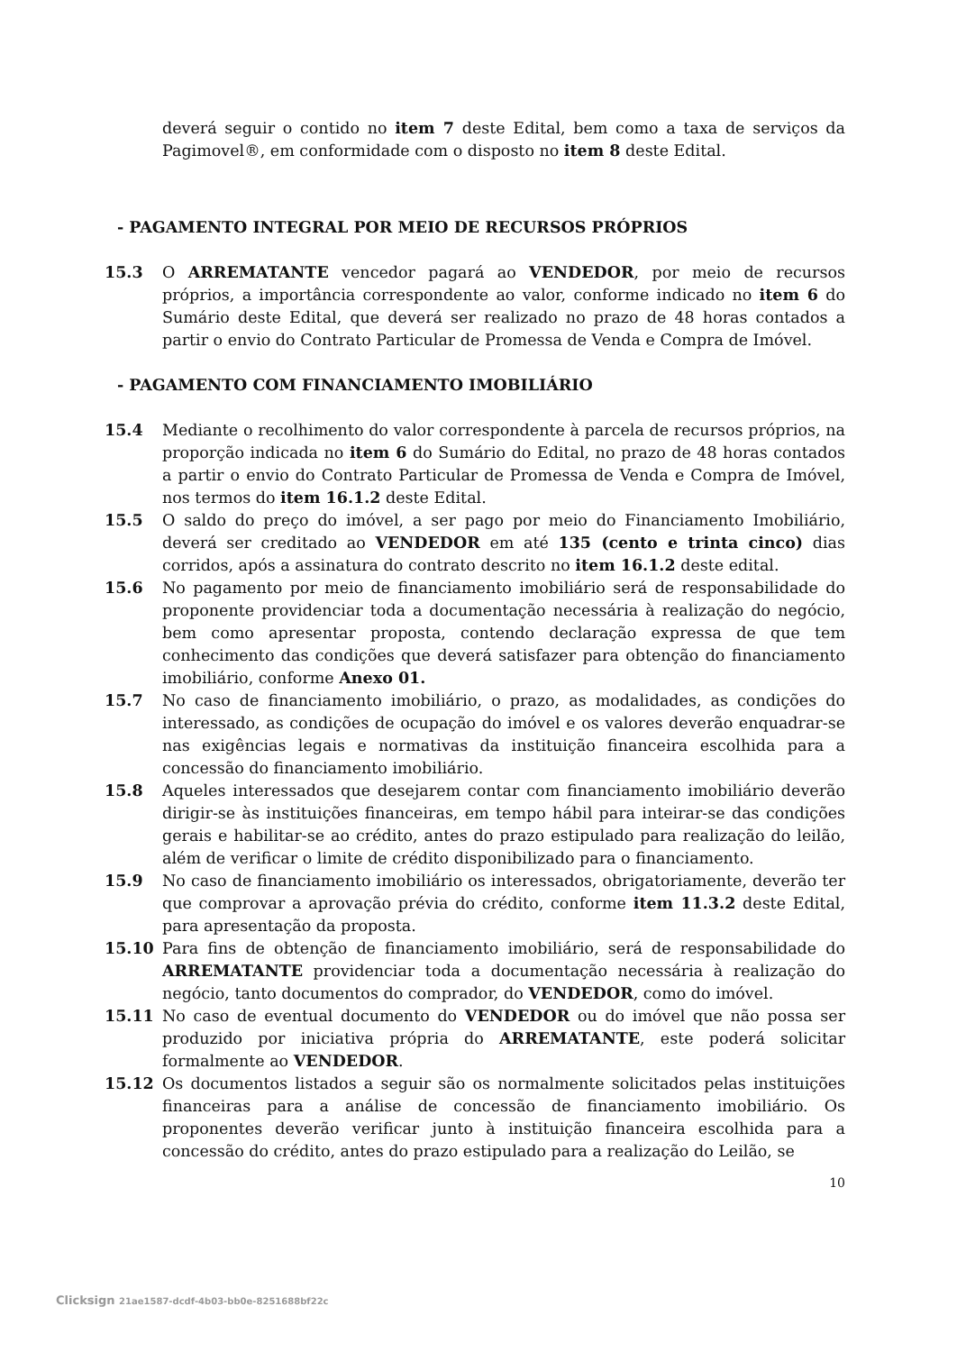deverá seguir o contido no item 7 deste Edital, bem como a taxa de serviços da Pagimovel®, em conformidade com o disposto no item 8 deste Edital.
- PAGAMENTO INTEGRAL POR MEIO DE RECURSOS PRÓPRIOS
15.3 O ARREMATANTE vencedor pagará ao VENDEDOR, por meio de recursos próprios, a importância correspondente ao valor, conforme indicado no item 6 do Sumário deste Edital, que deverá ser realizado no prazo de 48 horas contados a partir o envio do Contrato Particular de Promessa de Venda e Compra de Imóvel.
- PAGAMENTO COM FINANCIAMENTO IMOBILIÁRIO
15.4 Mediante o recolhimento do valor correspondente à parcela de recursos próprios, na proporção indicada no item 6 do Sumário do Edital, no prazo de 48 horas contados a partir o envio do Contrato Particular de Promessa de Venda e Compra de Imóvel, nos termos do item 16.1.2 deste Edital.
15.5 O saldo do preço do imóvel, a ser pago por meio do Financiamento Imobiliário, deverá ser creditado ao VENDEDOR em até 135 (cento e trinta cinco) dias corridos, após a assinatura do contrato descrito no item 16.1.2 deste edital.
15.6 No pagamento por meio de financiamento imobiliário será de responsabilidade do proponente providenciar toda a documentação necessária à realização do negócio, bem como apresentar proposta, contendo declaração expressa de que tem conhecimento das condições que deverá satisfazer para obtenção do financiamento imobiliário, conforme Anexo 01.
15.7 No caso de financiamento imobiliário, o prazo, as modalidades, as condições do interessado, as condições de ocupação do imóvel e os valores deverão enquadrar-se nas exigências legais e normativas da instituição financeira escolhida para a concessão do financiamento imobiliário.
15.8 Aqueles interessados que desejarem contar com financiamento imobiliário deverão dirigir-se às instituições financeiras, em tempo hábil para inteirar-se das condições gerais e habilitar-se ao crédito, antes do prazo estipulado para realização do leilão, além de verificar o limite de crédito disponibilizado para o financiamento.
15.9 No caso de financiamento imobiliário os interessados, obrigatoriamente, deverão ter que comprovar a aprovação prévia do crédito, conforme item 11.3.2 deste Edital, para apresentação da proposta.
15.10 Para fins de obtenção de financiamento imobiliário, será de responsabilidade do ARREMATANTE providenciar toda a documentação necessária à realização do negócio, tanto documentos do comprador, do VENDEDOR, como do imóvel.
15.11 No caso de eventual documento do VENDEDOR ou do imóvel que não possa ser produzido por iniciativa própria do ARREMATANTE, este poderá solicitar formalmente ao VENDEDOR.
15.12 Os documentos listados a seguir são os normalmente solicitados pelas instituições financeiras para a análise de concessão de financiamento imobiliário. Os proponentes deverão verificar junto à instituição financeira escolhida para a concessão do crédito, antes do prazo estipulado para a realização do Leilão, se
10
Clicksign 21ae1587-dcdf-4b03-bb0e-8251688bf22c